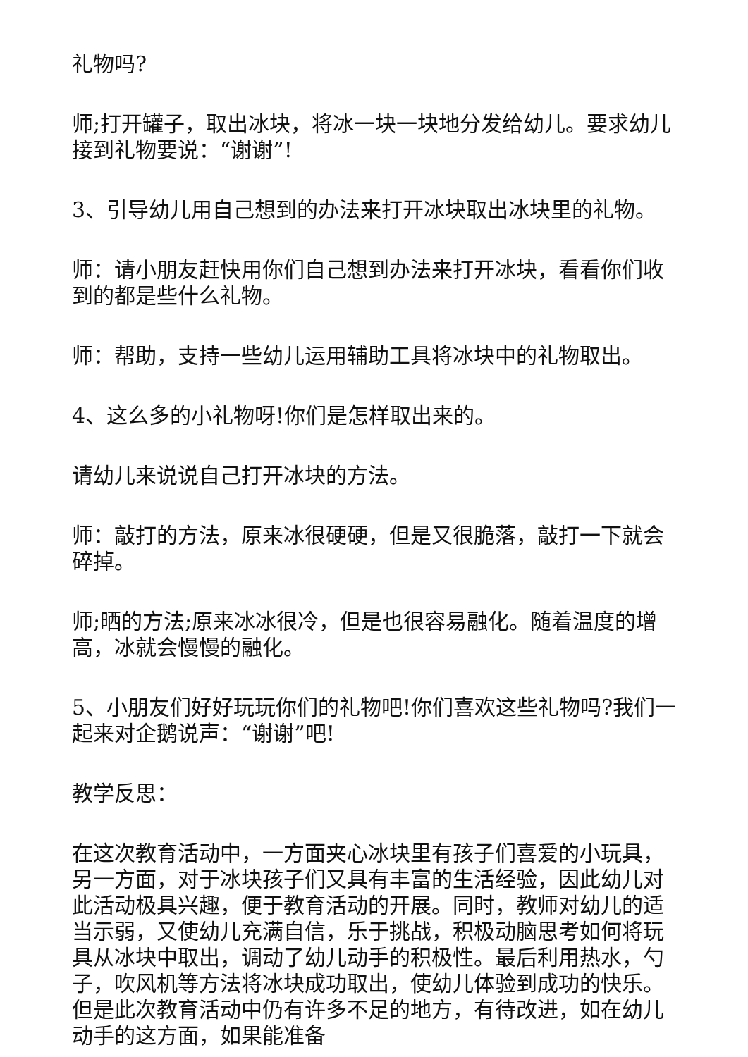礼物吗?
师;打开罐子，取出冰块，将冰一块一块地分发给幼儿。要求幼儿接到礼物要说：“谢谢”!
3、引导幼儿用自己想到的办法来打开冰块取出冰块里的礼物。
师：请小朋友赶快用你们自己想到办法来打开冰块，看看你们收到的都是些什么礼物。
师：帮助，支持一些幼儿运用辅助工具将冰块中的礼物取出。
4、这么多的小礼物呀!你们是怎样取出来的。
请幼儿来说说自己打开冰块的方法。
师：敲打的方法，原来冰很硬硬，但是又很脆落，敲打一下就会碎掉。
师;晒的方法;原来冰冰很冷，但是也很容易融化。随着温度的增高，冰就会慢慢的融化。
5、小朋友们好好玩玩你们的礼物吧!你们喜欢这些礼物吗?我们一起来对企鹅说声：“谢谢”吧!
教学反思：
在这次教育活动中，一方面夹心冰块里有孩子们喜爱的小玩具，另一方面，对于冰块孩子们又具有丰富的生活经验，因此幼儿对此活动极具兴趣，便于教育活动的开展。同时，教师对幼儿的适当示弱，又使幼儿充满自信，乐于挑战，积极动脑思考如何将玩具从冰块中取出，调动了幼儿动手的积极性。最后利用热水，勺子，吹风机等方法将冰块成功取出，使幼儿体验到成功的快乐。但是此次教育活动中仍有许多不足的地方，有待改进，如在幼儿动手的这方面，如果能准备